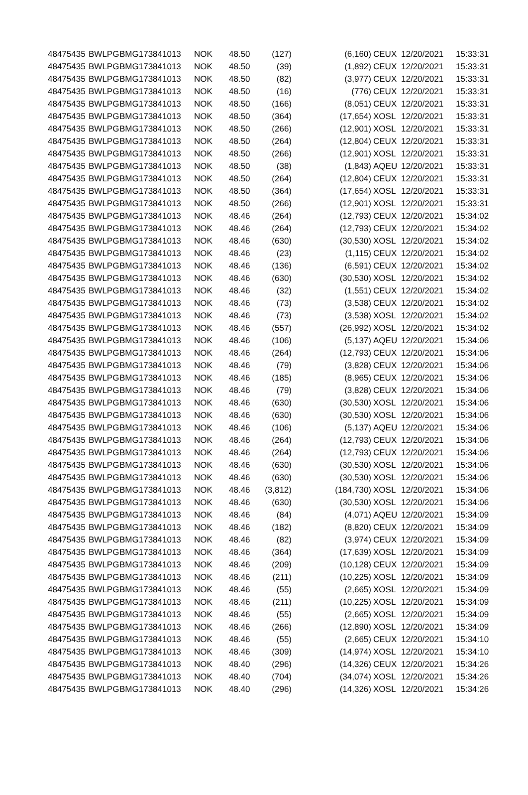| 48475435 | BWLPG | BMG173841013 | NOK | 48.50 | (127) | (6,160) | CEUX | 12/20/2021 | 15:33:31 |
| 48475435 | BWLPG | BMG173841013 | NOK | 48.50 | (39) | (1,892) | CEUX | 12/20/2021 | 15:33:31 |
| 48475435 | BWLPG | BMG173841013 | NOK | 48.50 | (82) | (3,977) | CEUX | 12/20/2021 | 15:33:31 |
| 48475435 | BWLPG | BMG173841013 | NOK | 48.50 | (16) | (776) | CEUX | 12/20/2021 | 15:33:31 |
| 48475435 | BWLPG | BMG173841013 | NOK | 48.50 | (166) | (8,051) | CEUX | 12/20/2021 | 15:33:31 |
| 48475435 | BWLPG | BMG173841013 | NOK | 48.50 | (364) | (17,654) | XOSL | 12/20/2021 | 15:33:31 |
| 48475435 | BWLPG | BMG173841013 | NOK | 48.50 | (266) | (12,901) | XOSL | 12/20/2021 | 15:33:31 |
| 48475435 | BWLPG | BMG173841013 | NOK | 48.50 | (264) | (12,804) | CEUX | 12/20/2021 | 15:33:31 |
| 48475435 | BWLPG | BMG173841013 | NOK | 48.50 | (266) | (12,901) | XOSL | 12/20/2021 | 15:33:31 |
| 48475435 | BWLPG | BMG173841013 | NOK | 48.50 | (38) | (1,843) | AQEU | 12/20/2021 | 15:33:31 |
| 48475435 | BWLPG | BMG173841013 | NOK | 48.50 | (264) | (12,804) | CEUX | 12/20/2021 | 15:33:31 |
| 48475435 | BWLPG | BMG173841013 | NOK | 48.50 | (364) | (17,654) | XOSL | 12/20/2021 | 15:33:31 |
| 48475435 | BWLPG | BMG173841013 | NOK | 48.50 | (266) | (12,901) | XOSL | 12/20/2021 | 15:33:31 |
| 48475435 | BWLPG | BMG173841013 | NOK | 48.46 | (264) | (12,793) | CEUX | 12/20/2021 | 15:34:02 |
| 48475435 | BWLPG | BMG173841013 | NOK | 48.46 | (264) | (12,793) | CEUX | 12/20/2021 | 15:34:02 |
| 48475435 | BWLPG | BMG173841013 | NOK | 48.46 | (630) | (30,530) | XOSL | 12/20/2021 | 15:34:02 |
| 48475435 | BWLPG | BMG173841013 | NOK | 48.46 | (23) | (1,115) | CEUX | 12/20/2021 | 15:34:02 |
| 48475435 | BWLPG | BMG173841013 | NOK | 48.46 | (136) | (6,591) | CEUX | 12/20/2021 | 15:34:02 |
| 48475435 | BWLPG | BMG173841013 | NOK | 48.46 | (630) | (30,530) | XOSL | 12/20/2021 | 15:34:02 |
| 48475435 | BWLPG | BMG173841013 | NOK | 48.46 | (32) | (1,551) | CEUX | 12/20/2021 | 15:34:02 |
| 48475435 | BWLPG | BMG173841013 | NOK | 48.46 | (73) | (3,538) | CEUX | 12/20/2021 | 15:34:02 |
| 48475435 | BWLPG | BMG173841013 | NOK | 48.46 | (73) | (3,538) | XOSL | 12/20/2021 | 15:34:02 |
| 48475435 | BWLPG | BMG173841013 | NOK | 48.46 | (557) | (26,992) | XOSL | 12/20/2021 | 15:34:02 |
| 48475435 | BWLPG | BMG173841013 | NOK | 48.46 | (106) | (5,137) | AQEU | 12/20/2021 | 15:34:06 |
| 48475435 | BWLPG | BMG173841013 | NOK | 48.46 | (264) | (12,793) | CEUX | 12/20/2021 | 15:34:06 |
| 48475435 | BWLPG | BMG173841013 | NOK | 48.46 | (79) | (3,828) | CEUX | 12/20/2021 | 15:34:06 |
| 48475435 | BWLPG | BMG173841013 | NOK | 48.46 | (185) | (8,965) | CEUX | 12/20/2021 | 15:34:06 |
| 48475435 | BWLPG | BMG173841013 | NOK | 48.46 | (79) | (3,828) | CEUX | 12/20/2021 | 15:34:06 |
| 48475435 | BWLPG | BMG173841013 | NOK | 48.46 | (630) | (30,530) | XOSL | 12/20/2021 | 15:34:06 |
| 48475435 | BWLPG | BMG173841013 | NOK | 48.46 | (630) | (30,530) | XOSL | 12/20/2021 | 15:34:06 |
| 48475435 | BWLPG | BMG173841013 | NOK | 48.46 | (106) | (5,137) | AQEU | 12/20/2021 | 15:34:06 |
| 48475435 | BWLPG | BMG173841013 | NOK | 48.46 | (264) | (12,793) | CEUX | 12/20/2021 | 15:34:06 |
| 48475435 | BWLPG | BMG173841013 | NOK | 48.46 | (264) | (12,793) | CEUX | 12/20/2021 | 15:34:06 |
| 48475435 | BWLPG | BMG173841013 | NOK | 48.46 | (630) | (30,530) | XOSL | 12/20/2021 | 15:34:06 |
| 48475435 | BWLPG | BMG173841013 | NOK | 48.46 | (630) | (30,530) | XOSL | 12/20/2021 | 15:34:06 |
| 48475435 | BWLPG | BMG173841013 | NOK | 48.46 | (3,812) | (184,730) | XOSL | 12/20/2021 | 15:34:06 |
| 48475435 | BWLPG | BMG173841013 | NOK | 48.46 | (630) | (30,530) | XOSL | 12/20/2021 | 15:34:06 |
| 48475435 | BWLPG | BMG173841013 | NOK | 48.46 | (84) | (4,071) | AQEU | 12/20/2021 | 15:34:09 |
| 48475435 | BWLPG | BMG173841013 | NOK | 48.46 | (182) | (8,820) | CEUX | 12/20/2021 | 15:34:09 |
| 48475435 | BWLPG | BMG173841013 | NOK | 48.46 | (82) | (3,974) | CEUX | 12/20/2021 | 15:34:09 |
| 48475435 | BWLPG | BMG173841013 | NOK | 48.46 | (364) | (17,639) | XOSL | 12/20/2021 | 15:34:09 |
| 48475435 | BWLPG | BMG173841013 | NOK | 48.46 | (209) | (10,128) | CEUX | 12/20/2021 | 15:34:09 |
| 48475435 | BWLPG | BMG173841013 | NOK | 48.46 | (211) | (10,225) | XOSL | 12/20/2021 | 15:34:09 |
| 48475435 | BWLPG | BMG173841013 | NOK | 48.46 | (55) | (2,665) | XOSL | 12/20/2021 | 15:34:09 |
| 48475435 | BWLPG | BMG173841013 | NOK | 48.46 | (211) | (10,225) | XOSL | 12/20/2021 | 15:34:09 |
| 48475435 | BWLPG | BMG173841013 | NOK | 48.46 | (55) | (2,665) | XOSL | 12/20/2021 | 15:34:09 |
| 48475435 | BWLPG | BMG173841013 | NOK | 48.46 | (266) | (12,890) | XOSL | 12/20/2021 | 15:34:09 |
| 48475435 | BWLPG | BMG173841013 | NOK | 48.46 | (55) | (2,665) | CEUX | 12/20/2021 | 15:34:10 |
| 48475435 | BWLPG | BMG173841013 | NOK | 48.46 | (309) | (14,974) | XOSL | 12/20/2021 | 15:34:10 |
| 48475435 | BWLPG | BMG173841013 | NOK | 48.40 | (296) | (14,326) | CEUX | 12/20/2021 | 15:34:26 |
| 48475435 | BWLPG | BMG173841013 | NOK | 48.40 | (704) | (34,074) | XOSL | 12/20/2021 | 15:34:26 |
| 48475435 | BWLPG | BMG173841013 | NOK | 48.40 | (296) | (14,326) | XOSL | 12/20/2021 | 15:34:26 |